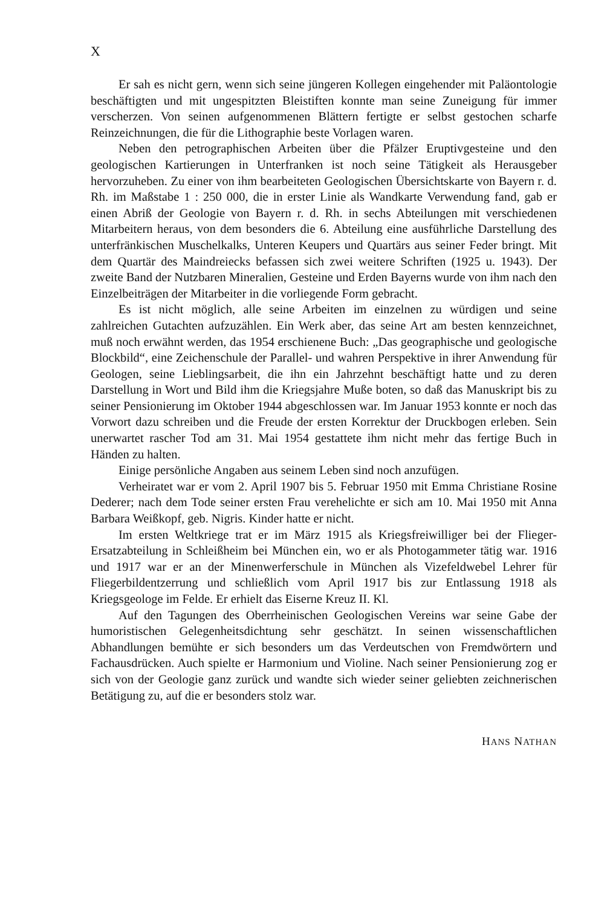X
Er sah es nicht gern, wenn sich seine jüngeren Kollegen eingehender mit Paläontologie beschäftigten und mit ungespitzten Bleistiften konnte man seine Zuneigung für immer verscherzen. Von seinen aufgenommenen Blättern fertigte er selbst gestochen scharfe Reinzeichnungen, die für die Lithographie beste Vorlagen waren.
Neben den petrographischen Arbeiten über die Pfälzer Eruptivgesteine und den geologischen Kartierungen in Unterfranken ist noch seine Tätigkeit als Herausgeber hervorzuheben. Zu einer von ihm bearbeiteten Geologischen Übersichtskarte von Bayern r. d. Rh. im Maßstabe 1 : 250 000, die in erster Linie als Wandkarte Verwendung fand, gab er einen Abriß der Geologie von Bayern r. d. Rh. in sechs Abteilungen mit verschiedenen Mitarbeitern heraus, von dem besonders die 6. Abteilung eine ausführliche Darstellung des unterfränkischen Muschelkalks, Unteren Keupers und Quartärs aus seiner Feder bringt. Mit dem Quartär des Maindreiecks befassen sich zwei weitere Schriften (1925 u. 1943). Der zweite Band der Nutzbaren Mineralien, Gesteine und Erden Bayerns wurde von ihm nach den Einzelbeiträgen der Mitarbeiter in die vorliegende Form gebracht.
Es ist nicht möglich, alle seine Arbeiten im einzelnen zu würdigen und seine zahlreichen Gutachten aufzuzählen. Ein Werk aber, das seine Art am besten kennzeichnet, muß noch erwähnt werden, das 1954 erschienene Buch: „Das geographische und geologische Blockbild“, eine Zeichenschule der Parallel- und wahren Perspektive in ihrer Anwendung für Geologen, seine Lieblingsarbeit, die ihn ein Jahrzehnt beschäftigt hatte und zu deren Darstellung in Wort und Bild ihm die Kriegsjahre Muße boten, so daß das Manuskript bis zu seiner Pensionierung im Oktober 1944 abgeschlossen war. Im Januar 1953 konnte er noch das Vorwort dazu schreiben und die Freude der ersten Korrektur der Druckbogen erleben. Sein unerwartet rascher Tod am 31. Mai 1954 gestattete ihm nicht mehr das fertige Buch in Händen zu halten.
Einige persönliche Angaben aus seinem Leben sind noch anzufügen.
Verheiratet war er vom 2. April 1907 bis 5. Februar 1950 mit Emma Christiane Rosine Dederer; nach dem Tode seiner ersten Frau verehelichte er sich am 10. Mai 1950 mit Anna Barbara Weißkopf, geb. Nigris. Kinder hatte er nicht.
Im ersten Weltkriege trat er im März 1915 als Kriegsfreiwilliger bei der Flieger-Ersatzabteilung in Schleißheim bei München ein, wo er als Photogammeter tätig war. 1916 und 1917 war er an der Minenwerferschule in München als Vizefeldwebel Lehrer für Fliegerbildentzerrung und schließlich vom April 1917 bis zur Entlassung 1918 als Kriegsgeologe im Felde. Er erhielt das Eiserne Kreuz II. Kl.
Auf den Tagungen des Oberrheinischen Geologischen Vereins war seine Gabe der humoristischen Gelegenheitsdichtung sehr geschätzt. In seinen wissenschaftlichen Abhandlungen bemühte er sich besonders um das Verdeutschen von Fremdwörtern und Fachausdrücken. Auch spielte er Harmonium und Violine. Nach seiner Pensionierung zog er sich von der Geologie ganz zurück und wandte sich wieder seiner geliebten zeichnerischen Betätigung zu, auf die er besonders stolz war.
HANS NATHAN